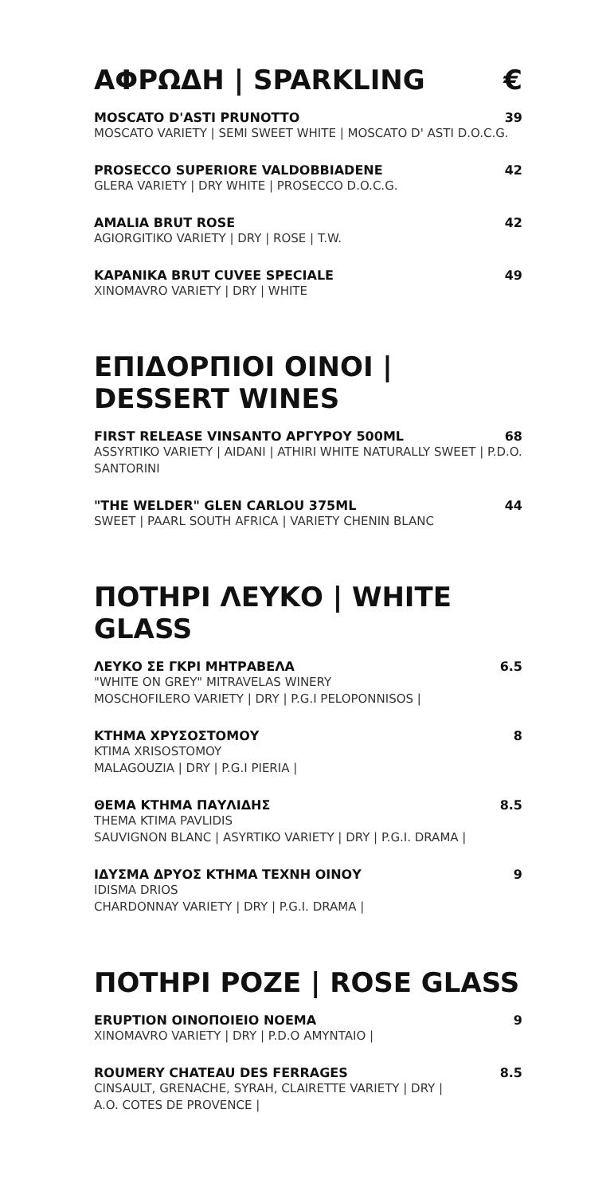ΑΦΡΩΔΗ | SPARKLING €
MOSCATO D'ASTI PRUNOTTO 39
MOSCATO VARIETY | SEMI SWEET WHITE | MOSCATO D' ASTI D.O.C.G.
PROSECCO SUPERIORE VALDOBBIADENE 42
GLERA VARIETY | DRY WHITE | PROSECCO D.O.C.G.
AMALIA BRUT ROSE 42
AGIORGITIKO VARIETY | DRY | ROSE | T.W.
KAPANIKA BRUT CUVEE SPECIALE 49
XINOMAVRO VARIETY | DRY | WHITE
ΕΠΙΔΟΡΠΙΟΙ ΟΙΝΟΙ | DESSERT WINES
FIRST RELEASE VINSANTO ΑΡΓΥΡΟΥ 500ML 68
ASSYRTIKO VARIETY | AIDANI | ATHIRI WHITE NATURALLY SWEET | P.D.O. SANTORINI
"THE WELDER" GLEN CARLOU 375ML 44
SWEET | PAARL SOUTH AFRICA | VARIETY CHENIN BLANC
ΠΟΤΗΡΙ ΛΕΥΚΟ | WHITE GLASS
ΛΕΥΚΟ ΣΕ ΓΚΡΙ ΜΗΤΡΑΒΕΛΑ 6.5
"WHITE ON GREY" MITRAVELAS WINERY
MOSCHOFILERO VARIETY | DRY | P.G.I PELOPONNISOS |
ΚΤΗΜΑ ΧΡΥΣΟΣΤΟΜΟΥ 8
KTIMA XRISOSTOMOY
MALAGOUZIA | DRY | P.G.I PIERIA |
ΘΕΜΑ ΚΤΗΜΑ ΠΑΥΛΙΔΗΣ 8.5
THEMA KTIMA PAVLIDIS
SAUVIGNON BLANC | ASYRTIKO VARIETY | DRY | P.G.I. DRAMA |
ΙΔΥΣΜΑ ΔΡΥΟΣ ΚΤΗΜΑ ΤΕΧΝΗ ΟΙΝΟΥ 9
IDISMA DRIOS
CHARDONNAY VARIETY | DRY | P.G.I. DRAMA |
ΠΟΤΗΡΙ ΡΟΖΕ | ROSE GLASS
ERUPTION ΟΙΝΟΠΟΙΕΙΟ ΝΟΕΜΑ 9
XINOMAVRO VARIETY | DRY | P.D.O AMYNTAIO |
ROUMERY CHATEAU DES FERRAGES 8.5
CINSAULT, GRENACHE, SYRAH, CLAIRETTE VARIETY | DRY |
A.O. COTES DE PROVENCE |